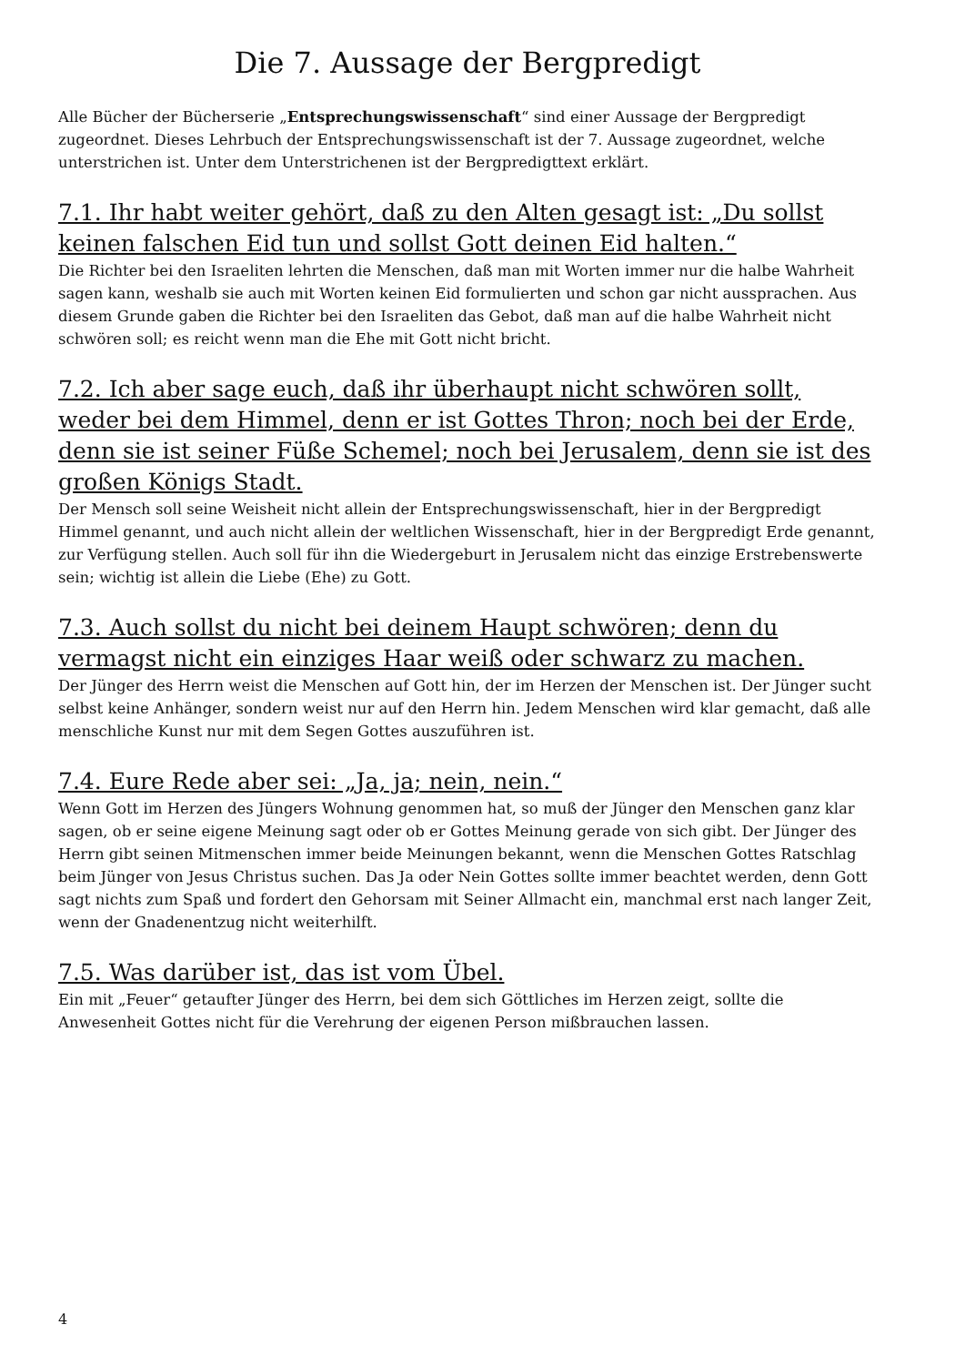Die 7. Aussage der Bergpredigt
Alle Bücher der Bücherserie „Entsprechungswissenschaft“ sind einer Aussage der Bergpredigt zugeordnet. Dieses Lehrbuch der Entsprechungswissenschaft ist der 7. Aussage zugeordnet, welche unterstrichen ist. Unter dem Unterstrichenen ist der Bergpredigttext erklärt.
7.1. Ihr habt weiter gehört, daß zu den Alten gesagt ist: „Du sollst keinen falschen Eid tun und sollst Gott deinen Eid halten.“
Die Richter bei den Israeliten lehrten die Menschen, daß man mit Worten immer nur die halbe Wahrheit sagen kann, weshalb sie auch mit Worten keinen Eid formulierten und schon gar nicht aussprachen. Aus diesem Grunde gaben die Richter bei den Israeliten das Gebot, daß man auf die halbe Wahrheit nicht schwören soll; es reicht wenn man die Ehe mit Gott nicht bricht.
7.2. Ich aber sage euch, daß ihr überhaupt nicht schwören sollt, weder bei dem Himmel, denn er ist Gottes Thron; noch bei der Erde, denn sie ist seiner Füße Schemel; noch bei Jerusalem, denn sie ist des großen Königs Stadt.
Der Mensch soll seine Weisheit nicht allein der Entsprechungswissenschaft, hier in der Bergpredigt Himmel genannt, und auch nicht allein der weltlichen Wissenschaft, hier in der Bergpredigt Erde genannt, zur Verfügung stellen. Auch soll für ihn die Wiedergeburt in Jerusalem nicht das einzige Erstrebenswerte sein; wichtig ist allein die Liebe (Ehe) zu Gott.
7.3. Auch sollst du nicht bei deinem Haupt schwören; denn du vermagst nicht ein einziges Haar weiß oder schwarz zu machen.
Der Jünger des Herrn weist die Menschen auf Gott hin, der im Herzen der Menschen ist. Der Jünger sucht selbst keine Anhänger, sondern weist nur auf den Herrn hin. Jedem Menschen wird klar gemacht, daß alle menschliche Kunst nur mit dem Segen Gottes auszuführen ist.
7.4. Eure Rede aber sei: „Ja, ja; nein, nein.“
Wenn Gott im Herzen des Jüngers Wohnung genommen hat, so muß der Jünger den Menschen ganz klar sagen, ob er seine eigene Meinung sagt oder ob er Gottes Meinung gerade von sich gibt. Der Jünger des Herrn gibt seinen Mitmenschen immer beide Meinungen bekannt, wenn die Menschen Gottes Ratschlag beim Jünger von Jesus Christus suchen. Das Ja oder Nein Gottes sollte immer beachtet werden, denn Gott sagt nichts zum Spaß und fordert den Gehorsam mit Seiner Allmacht ein, manchmal erst nach langer Zeit, wenn der Gnadenentzug nicht weiterhilft.
7.5. Was darüber ist, das ist vom Übel.
Ein mit „Feuer“ getaufter Jünger des Herrn, bei dem sich Göttliches im Herzen zeigt, sollte die Anwesenheit Gottes nicht für die Verehrung der eigenen Person mißbrauchen lassen.
4